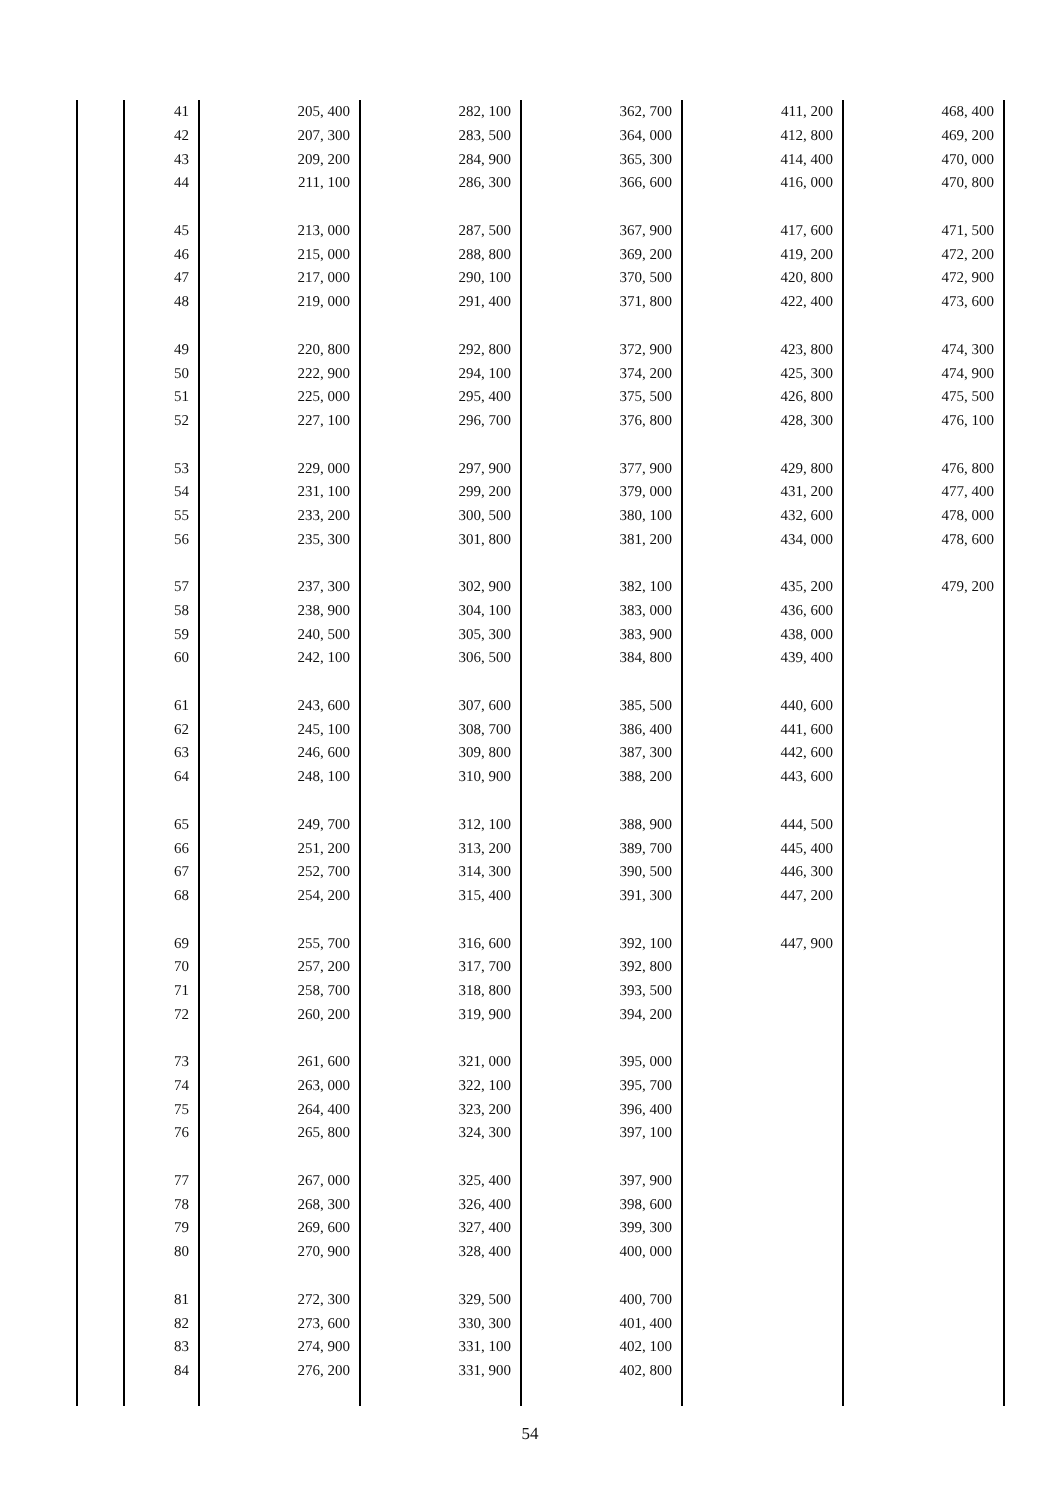| | 41 | 205, 400 | 282, 100 | 362, 700 | 411, 200 | 468, 400 | |
| | 42 | 207, 300 | 283, 500 | 364, 000 | 412, 800 | 469, 200 | |
| | 43 | 209, 200 | 284, 900 | 365, 300 | 414, 400 | 470, 000 | |
| | 44 | 211, 100 | 286, 300 | 366, 600 | 416, 000 | 470, 800 | |
| | 45 | 213, 000 | 287, 500 | 367, 900 | 417, 600 | 471, 500 | |
| | 46 | 215, 000 | 288, 800 | 369, 200 | 419, 200 | 472, 200 | |
| | 47 | 217, 000 | 290, 100 | 370, 500 | 420, 800 | 472, 900 | |
| | 48 | 219, 000 | 291, 400 | 371, 800 | 422, 400 | 473, 600 | |
| | 49 | 220, 800 | 292, 800 | 372, 900 | 423, 800 | 474, 300 | |
| | 50 | 222, 900 | 294, 100 | 374, 200 | 425, 300 | 474, 900 | |
| | 51 | 225, 000 | 295, 400 | 375, 500 | 426, 800 | 475, 500 | |
| | 52 | 227, 100 | 296, 700 | 376, 800 | 428, 300 | 476, 100 | |
| | 53 | 229, 000 | 297, 900 | 377, 900 | 429, 800 | 476, 800 | |
| | 54 | 231, 100 | 299, 200 | 379, 000 | 431, 200 | 477, 400 | |
| | 55 | 233, 200 | 300, 500 | 380, 100 | 432, 600 | 478, 000 | |
| | 56 | 235, 300 | 301, 800 | 381, 200 | 434, 000 | 478, 600 | |
| | 57 | 237, 300 | 302, 900 | 382, 100 | 435, 200 | 479, 200 | |
| | 58 | 238, 900 | 304, 100 | 383, 000 | 436, 600 | | |
| | 59 | 240, 500 | 305, 300 | 383, 900 | 438, 000 | | |
| | 60 | 242, 100 | 306, 500 | 384, 800 | 439, 400 | | |
| | 61 | 243, 600 | 307, 600 | 385, 500 | 440, 600 | | |
| | 62 | 245, 100 | 308, 700 | 386, 400 | 441, 600 | | |
| | 63 | 246, 600 | 309, 800 | 387, 300 | 442, 600 | | |
| | 64 | 248, 100 | 310, 900 | 388, 200 | 443, 600 | | |
| | 65 | 249, 700 | 312, 100 | 388, 900 | 444, 500 | | |
| | 66 | 251, 200 | 313, 200 | 389, 700 | 445, 400 | | |
| | 67 | 252, 700 | 314, 300 | 390, 500 | 446, 300 | | |
| | 68 | 254, 200 | 315, 400 | 391, 300 | 447, 200 | | |
| | 69 | 255, 700 | 316, 600 | 392, 100 | 447, 900 | | |
| | 70 | 257, 200 | 317, 700 | 392, 800 | | | |
| | 71 | 258, 700 | 318, 800 | 393, 500 | | | |
| | 72 | 260, 200 | 319, 900 | 394, 200 | | | |
| | 73 | 261, 600 | 321, 000 | 395, 000 | | | |
| | 74 | 263, 000 | 322, 100 | 395, 700 | | | |
| | 75 | 264, 400 | 323, 200 | 396, 400 | | | |
| | 76 | 265, 800 | 324, 300 | 397, 100 | | | |
| | 77 | 267, 000 | 325, 400 | 397, 900 | | | |
| | 78 | 268, 300 | 326, 400 | 398, 600 | | | |
| | 79 | 269, 600 | 327, 400 | 399, 300 | | | |
| | 80 | 270, 900 | 328, 400 | 400, 000 | | | |
| | 81 | 272, 300 | 329, 500 | 400, 700 | | | |
| | 82 | 273, 600 | 330, 300 | 401, 400 | | | |
| | 83 | 274, 900 | 331, 100 | 402, 100 | | | |
| | 84 | 276, 200 | 331, 900 | 402, 800 | | | |
54